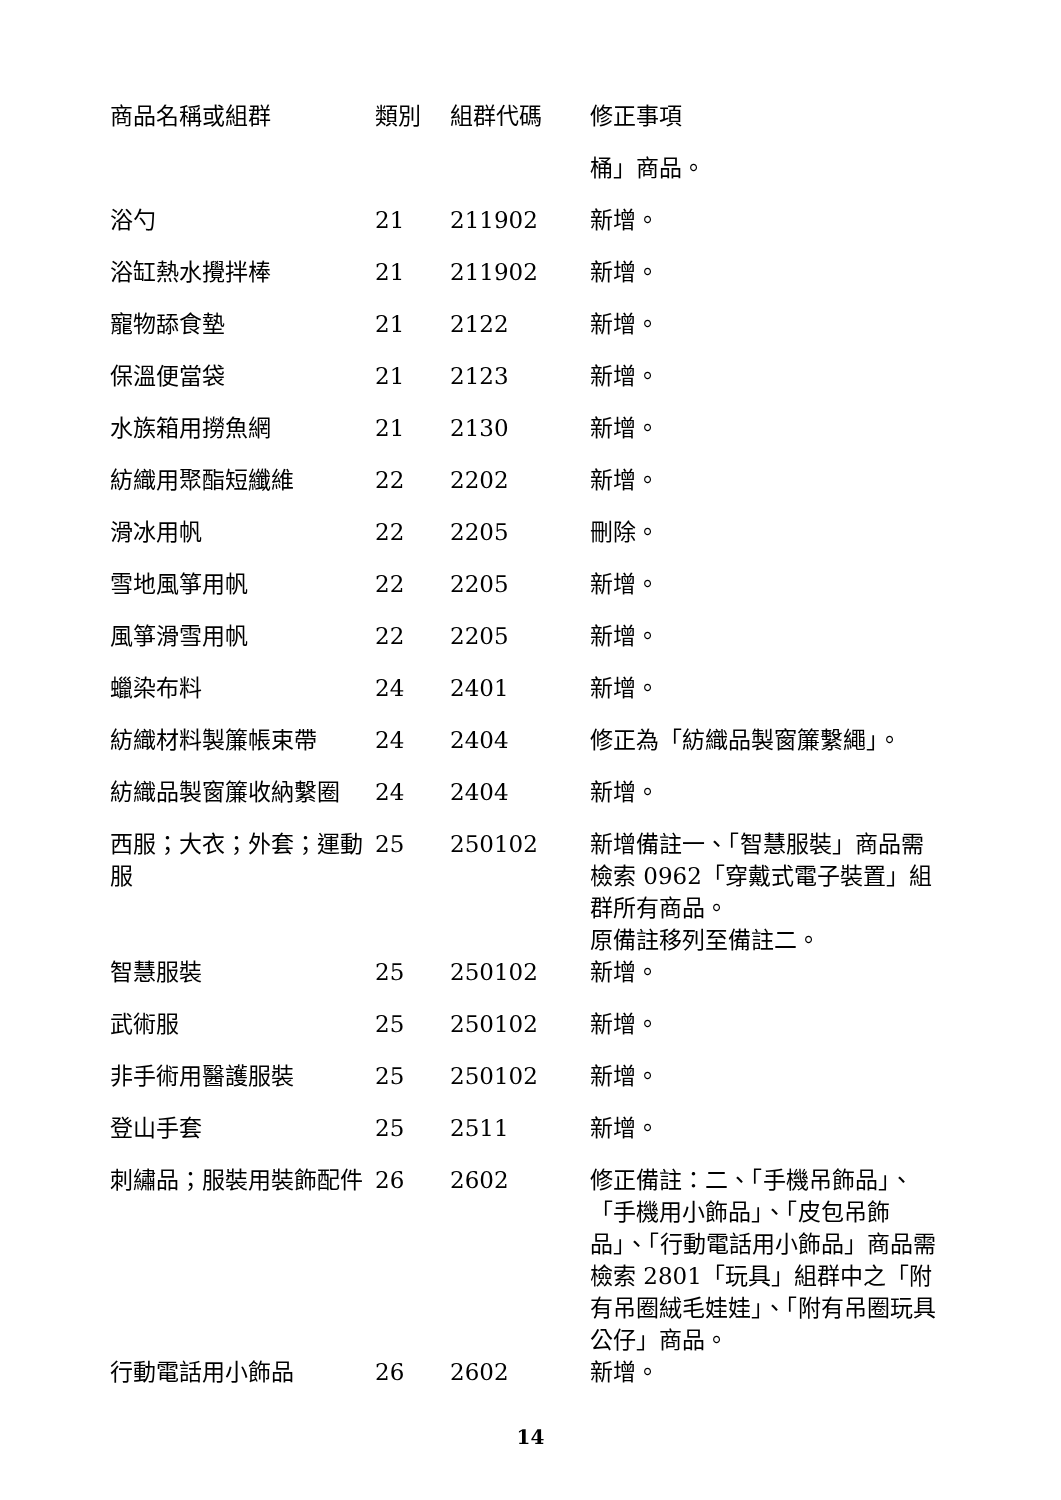| 商品名稱或組群 | 類別 | 組群代碼 | 修正事項 |
| --- | --- | --- | --- |
| | | | 桶」商品。 |
| 浴勺 | 21 | 211902 | 新增。 |
| 浴缸熱水攪拌棒 | 21 | 211902 | 新增。 |
| 寵物舔食墊 | 21 | 2122 | 新增。 |
| 保溫便當袋 | 21 | 2123 | 新增。 |
| 水族箱用撈魚網 | 21 | 2130 | 新增。 |
| 紡織用聚酯短纖維 | 22 | 2202 | 新增。 |
| 滑冰用帆 | 22 | 2205 | 刪除。 |
| 雪地風箏用帆 | 22 | 2205 | 新增。 |
| 風箏滑雪用帆 | 22 | 2205 | 新增。 |
| 蠟染布料 | 24 | 2401 | 新增。 |
| 紡織材料製簾帳束帶 | 24 | 2404 | 修正為「紡織品製窗簾繫繩」。 |
| 紡織品製窗簾收納繫圈 | 24 | 2404 | 新增。 |
| 西服；大衣；外套；運動服 | 25 | 250102 | 新增備註一、「智慧服裝」商品需檢索 0962「穿戴式電子裝置」組群所有商品。 原備註移列至備註二。 |
| 智慧服裝 | 25 | 250102 | 新增。 |
| 武術服 | 25 | 250102 | 新增。 |
| 非手術用醫護服裝 | 25 | 250102 | 新增。 |
| 登山手套 | 25 | 2511 | 新增。 |
| 刺繡品；服裝用裝飾配件 | 26 | 2602 | 修正備註：二、「手機吊飾品」、「手機用小飾品」、「皮包吊飾品」、「行動電話用小飾品」商品需檢索 2801「玩具」組群中之「附有吊圈絨毛娃娃」、「附有吊圈玩具公仔」商品。 |
| 行動電話用小飾品 | 26 | 2602 | 新增。 |
14